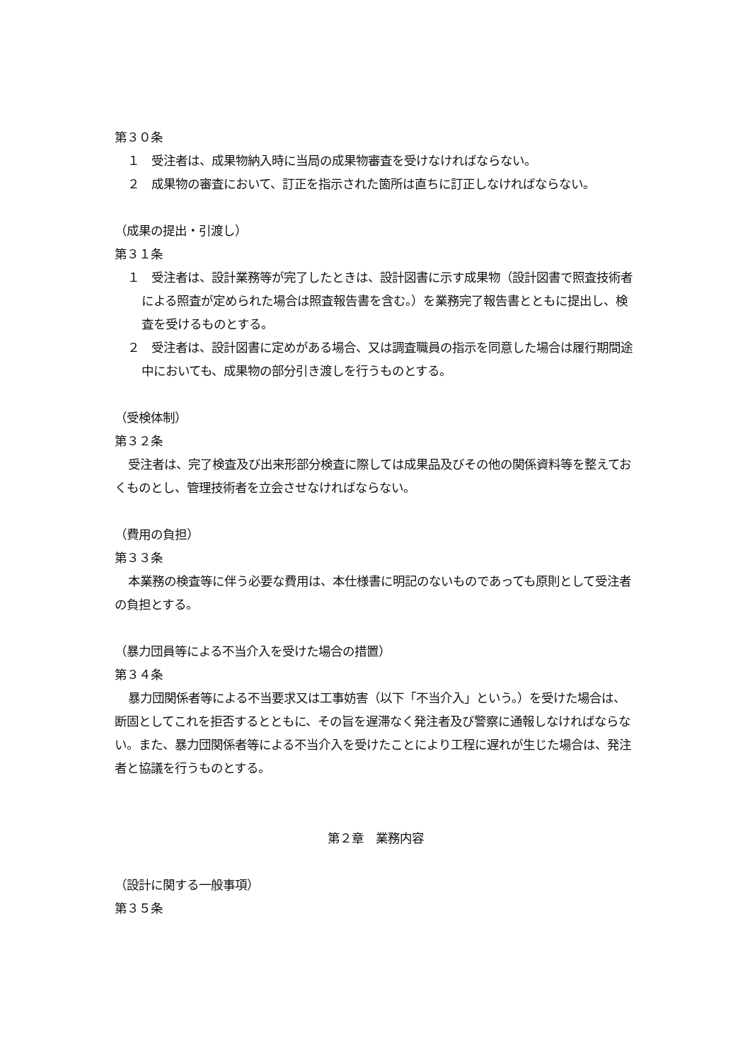第３０条
１　受注者は、成果物納入時に当局の成果物審査を受けなければならない。
２　成果物の審査において、訂正を指示された箇所は直ちに訂正しなければならない。
（成果の提出・引渡し）
第３１条
１　受注者は、設計業務等が完了したときは、設計図書に示す成果物（設計図書で照査技術者による照査が定められた場合は照査報告書を含む。）を業務完了報告書とともに提出し、検査を受けるものとする。
２　受注者は、設計図書に定めがある場合、又は調査職員の指示を同意した場合は履行期間途中においても、成果物の部分引き渡しを行うものとする。
（受検体制）
第３２条
受注者は、完了検査及び出来形部分検査に際しては成果品及びその他の関係資料等を整えておくものとし、管理技術者を立会させなければならない。
（費用の負担）
第３３条
本業務の検査等に伴う必要な費用は、本仕様書に明記のないものであっても原則として受注者の負担とする。
（暴力団員等による不当介入を受けた場合の措置）
第３４条
暴力団関係者等による不当要求又は工事妨害（以下「不当介入」という。）を受けた場合は、断固としてこれを拒否するとともに、その旨を遅滞なく発注者及び警察に通報しなければならない。また、暴力団関係者等による不当介入を受けたことにより工程に遅れが生じた場合は、発注者と協議を行うものとする。
第２章　業務内容
（設計に関する一般事項）
第３５条